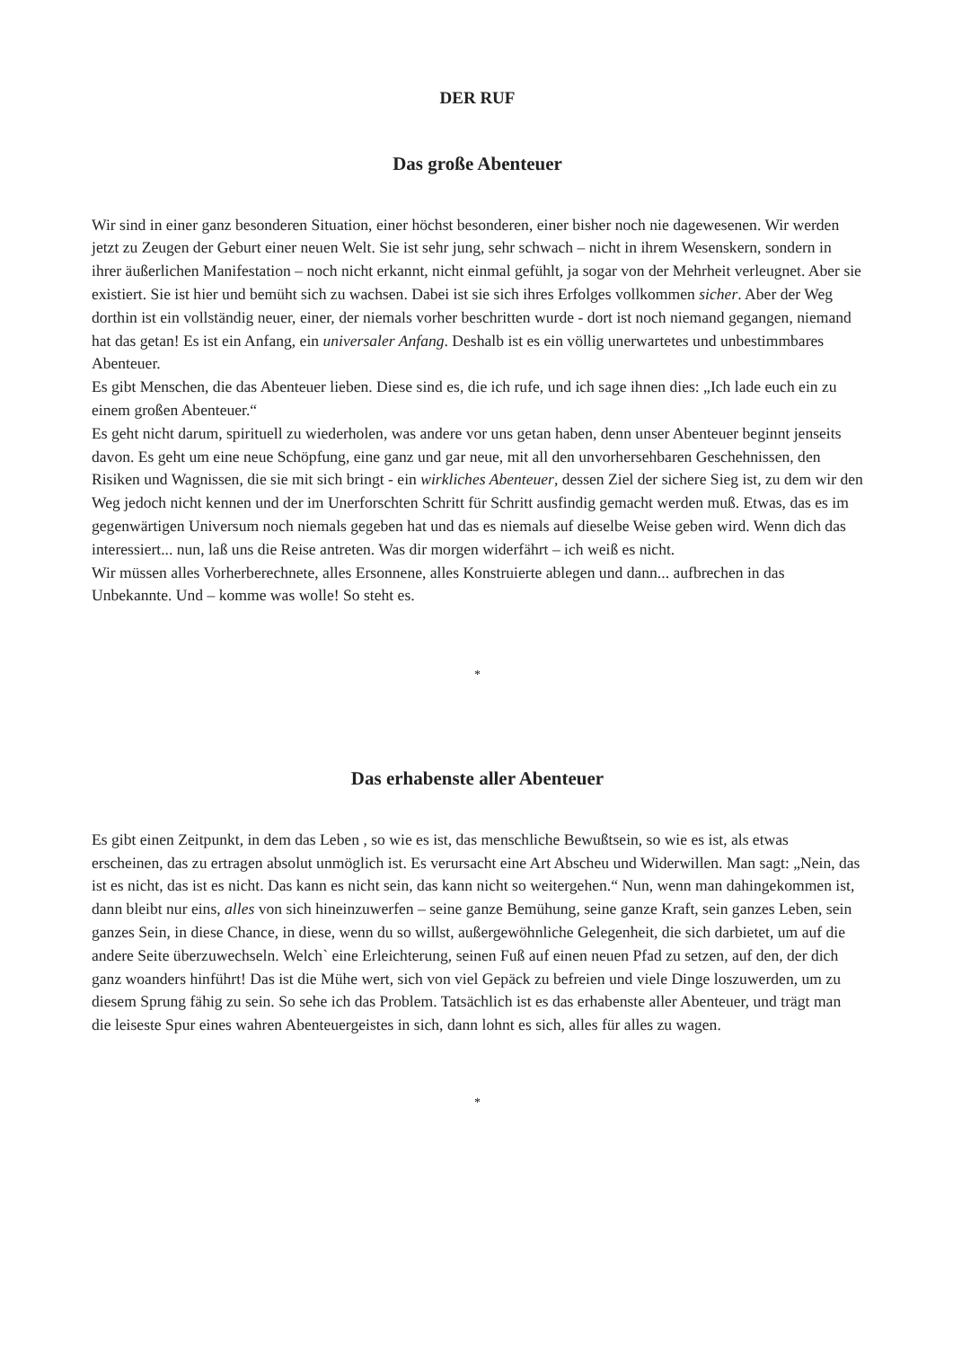DER RUF
Das große Abenteuer
Wir sind in einer ganz besonderen Situation, einer höchst besonderen, einer bisher noch nie dagewesenen. Wir werden jetzt zu Zeugen der Geburt einer neuen Welt. Sie ist sehr jung, sehr schwach – nicht in ihrem Wesenskern, sondern in ihrer äußerlichen Manifestation – noch nicht erkannt, nicht einmal gefühlt, ja sogar von der Mehrheit verleugnet. Aber sie existiert. Sie ist hier und bemüht sich zu wachsen. Dabei ist sie sich ihres Erfolges vollkommen sicher. Aber der Weg dorthin ist ein vollständig neuer, einer, der niemals vorher beschritten wurde - dort ist noch niemand gegangen, niemand hat das getan! Es ist ein Anfang, ein universaler Anfang. Deshalb ist es ein völlig unerwartetes und unbestimmbares Abenteuer.
Es gibt Menschen, die das Abenteuer lieben. Diese sind es, die ich rufe, und ich sage ihnen dies: „Ich lade euch ein zu einem großen Abenteuer.“
Es geht nicht darum, spirituell zu wiederholen, was andere vor uns getan haben, denn unser Abenteuer beginnt jenseits davon. Es geht um eine neue Schöpfung, eine ganz und gar neue, mit all den unvorhersehbaren Geschehnissen, den Risiken und Wagnissen, die sie mit sich bringt - ein wirkliches Abenteuer, dessen Ziel der sichere Sieg ist, zu dem wir den Weg jedoch nicht kennen und der im Unerforschten Schritt für Schritt ausfindig gemacht werden muß. Etwas, das es im gegenwärtigen Universum noch niemals gegeben hat und das es niemals auf dieselbe Weise geben wird. Wenn dich das interessiert... nun, laß uns die Reise antreten. Was dir morgen widerfährt – ich weiß es nicht.
Wir müssen alles Vorherberechnete, alles Ersonnene, alles Konstruierte ablegen und dann... aufbrechen in das Unbekannte. Und – komme was wolle! So steht es.
*
Das erhabenste aller Abenteuer
Es gibt einen Zeitpunkt, in dem das Leben , so wie es ist, das menschliche Bewußtsein, so wie es ist, als etwas erscheinen, das zu ertragen absolut unmöglich ist. Es verursacht eine Art Abscheu und Widerwillen. Man sagt: „Nein, das ist es nicht, das ist es nicht. Das kann es nicht sein, das kann nicht so weitergehen.“ Nun, wenn man dahingekommen ist, dann bleibt nur eins, alles von sich hineinzuwerfen – seine ganze Bemühung, seine ganze Kraft, sein ganzes Leben, sein ganzes Sein, in diese Chance, in diese, wenn du so willst, außergewöhnliche Gelegenheit, die sich darbietet, um auf die andere Seite überzuwechseln. Welch` eine Erleichterung, seinen Fuß auf einen neuen Pfad zu setzen, auf den, der dich ganz woanders hinführt! Das ist die Mühe wert, sich von viel Gepäck zu befreien und viele Dinge loszuwerden, um zu diesem Sprung fähig zu sein. So sehe ich das Problem. Tatsächlich ist es das erhabenste aller Abenteuer, und trägt man die leiseste Spur eines wahren Abenteuergeistes in sich, dann lohnt es sich, alles für alles zu wagen.
*